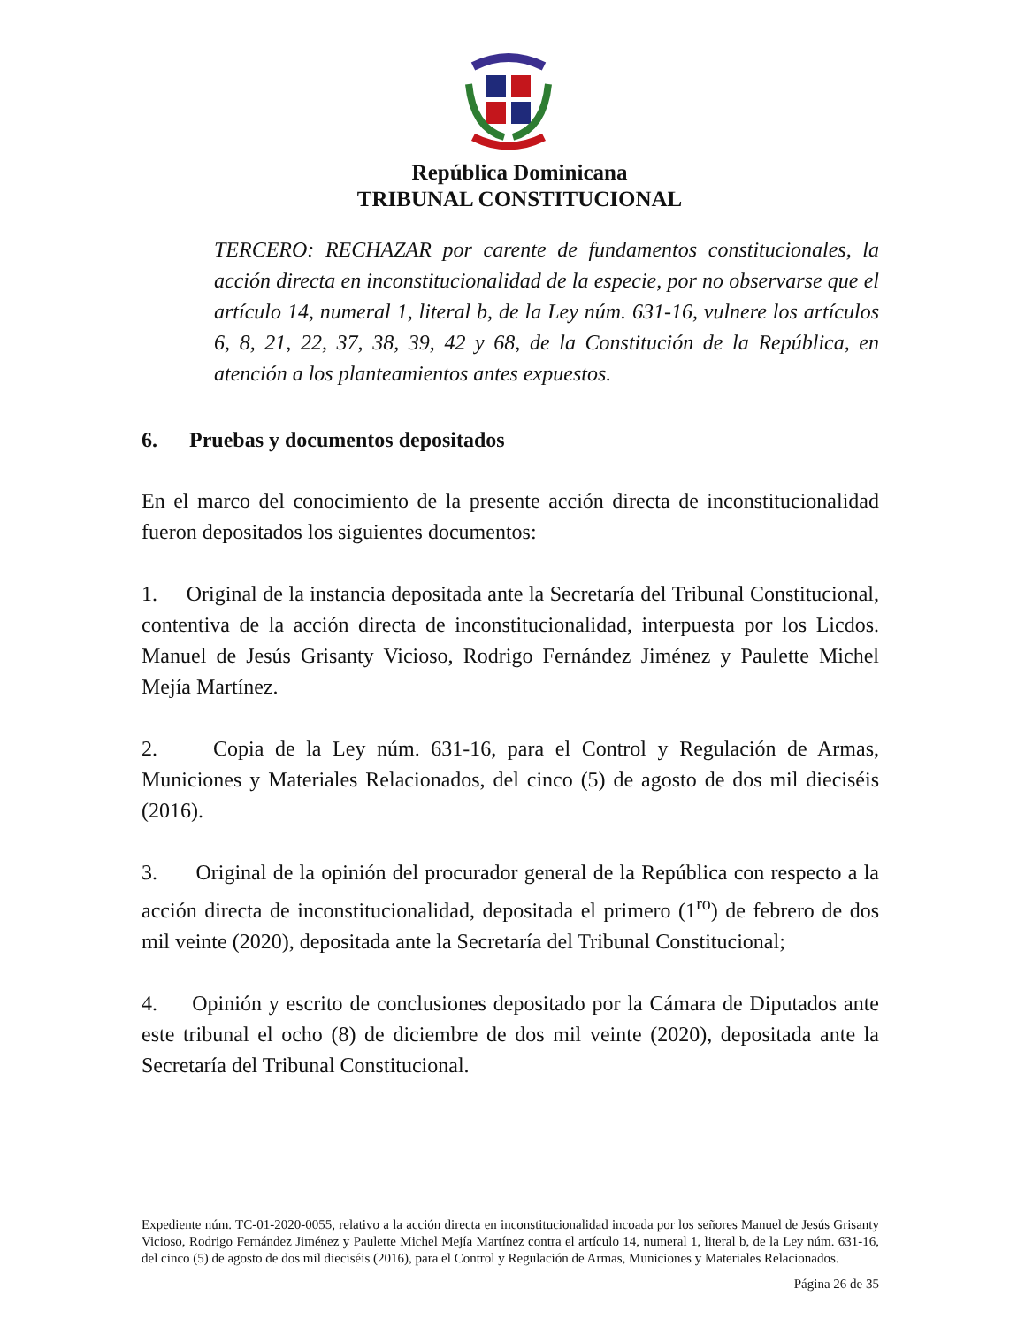República Dominicana
TRIBUNAL CONSTITUCIONAL
TERCERO: RECHAZAR por carente de fundamentos constitucionales, la acción directa en inconstitucionalidad de la especie, por no observarse que el artículo 14, numeral 1, literal b, de la Ley núm. 631-16, vulnere los artículos 6, 8, 21, 22, 37, 38, 39, 42 y 68, de la Constitución de la República, en atención a los planteamientos antes expuestos.
6. Pruebas y documentos depositados
En el marco del conocimiento de la presente acción directa de inconstitucionalidad fueron depositados los siguientes documentos:
1. Original de la instancia depositada ante la Secretaría del Tribunal Constitucional, contentiva de la acción directa de inconstitucionalidad, interpuesta por los Licdos. Manuel de Jesús Grisanty Vicioso, Rodrigo Fernández Jiménez y Paulette Michel Mejía Martínez.
2. Copia de la Ley núm. 631-16, para el Control y Regulación de Armas, Municiones y Materiales Relacionados, del cinco (5) de agosto de dos mil dieciséis (2016).
3. Original de la opinión del procurador general de la República con respecto a la acción directa de inconstitucionalidad, depositada el primero (1<sup>ro</sup>) de febrero de dos mil veinte (2020), depositada ante la Secretaría del Tribunal Constitucional;
4. Opinión y escrito de conclusiones depositado por la Cámara de Diputados ante este tribunal el ocho (8) de diciembre de dos mil veinte (2020), depositada ante la Secretaría del Tribunal Constitucional.
Expediente núm. TC-01-2020-0055, relativo a la acción directa en inconstitucionalidad incoada por los señores Manuel de Jesús Grisanty Vicioso, Rodrigo Fernández Jiménez y Paulette Michel Mejía Martínez contra el artículo 14, numeral 1, literal b, de la Ley núm. 631-16, del cinco (5) de agosto de dos mil dieciséis (2016), para el Control y Regulación de Armas, Municiones y Materiales Relacionados.
Página 26 de 35